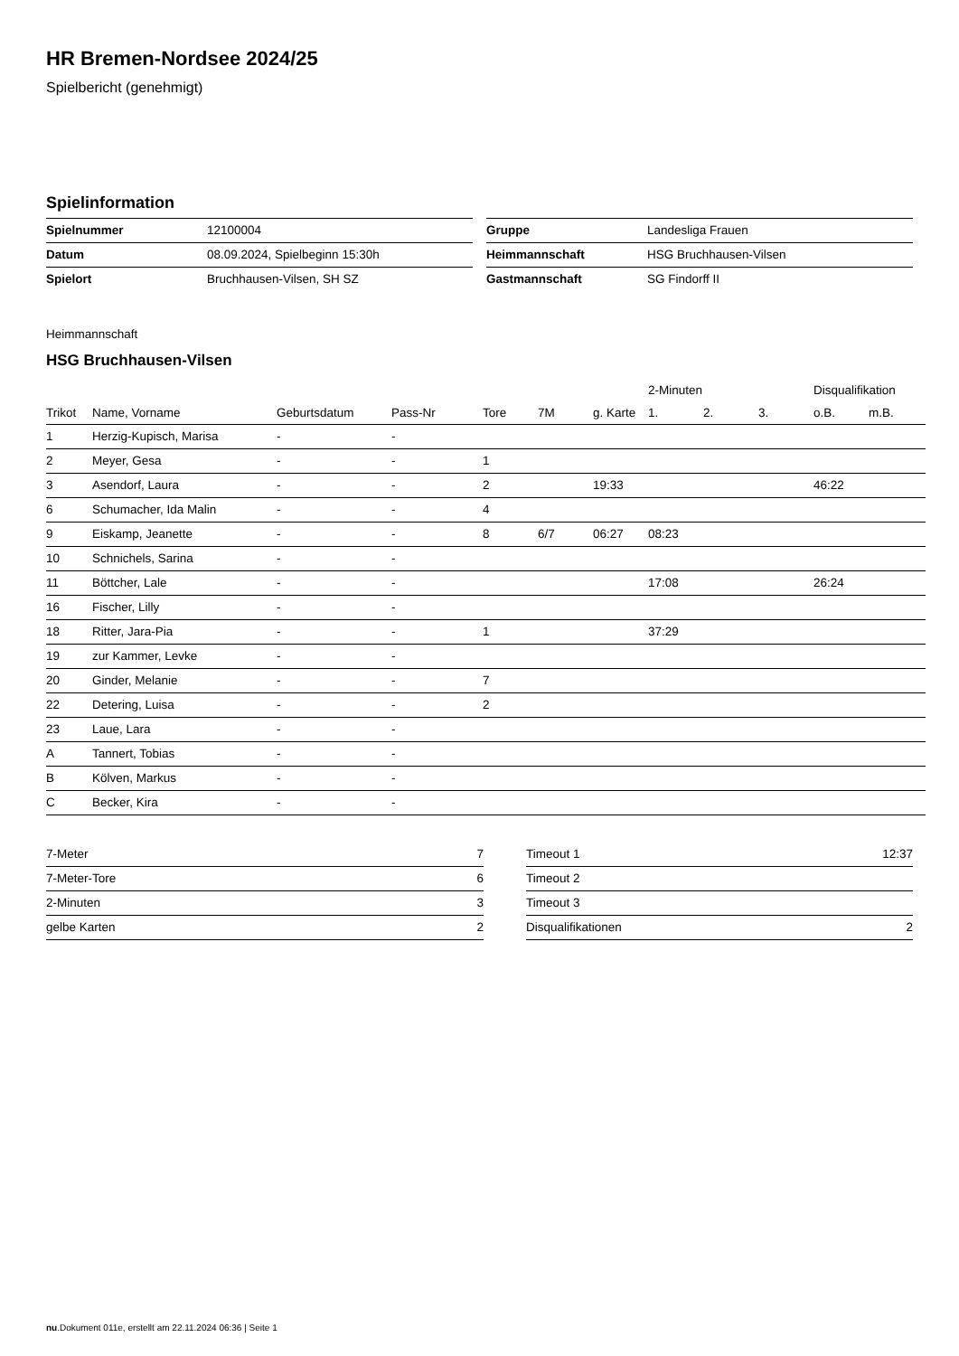HR Bremen-Nordsee 2024/25
Spielbericht (genehmigt)
Spielinformation
| Spielnummer | 12100004 |
| Datum | 08.09.2024, Spielbeginn 15:30h |
| Spielort | Bruchhausen-Vilsen, SH SZ |
| Gruppe | Landesliga Frauen |
| Heimmannschaft | HSG Bruchhausen-Vilsen |
| Gastmannschaft | SG Findorff II |
Heimmannschaft
HSG Bruchhausen-Vilsen
| | | | | | | | 2-Minuten | | | Disqualifikation | |
| --- | --- | --- | --- | --- | --- | --- | --- | --- | --- | --- | --- |
| Trikot | Name, Vorname | Geburtsdatum | Pass-Nr | Tore | 7M | g. Karte | 1. | 2. | 3. | o.B. | m.B. |
| 1 | Herzig-Kupisch, Marisa | - | - | | | | | | | | |
| 2 | Meyer, Gesa | - | - | 1 | | | | | | | |
| 3 | Asendorf, Laura | - | - | 2 | | 19:33 | | | | 46:22 | |
| 6 | Schumacher, Ida Malin | - | - | 4 | | | | | | | |
| 9 | Eiskamp, Jeanette | - | - | 8 | 6/7 | 06:27 | 08:23 | | | | |
| 10 | Schnichels, Sarina | - | - | | | | | | | | |
| 11 | Böttcher, Lale | - | - | | | | 17:08 | | | 26:24 | |
| 16 | Fischer, Lilly | - | - | | | | | | | | |
| 18 | Ritter, Jara-Pia | - | - | 1 | | | 37:29 | | | | |
| 19 | zur Kammer, Levke | - | - | | | | | | | | |
| 20 | Ginder, Melanie | - | - | 7 | | | | | | | |
| 22 | Detering, Luisa | - | - | 2 | | | | | | | |
| 23 | Laue, Lara | - | - | | | | | | | | |
| A | Tannert, Tobias | - | - | | | | | | | | |
| B | Kölven, Markus | - | - | | | | | | | | |
| C | Becker, Kira | - | - | | | | | | | | |
| 7-Meter | 7 |
| 7-Meter-Tore | 6 |
| 2-Minuten | 3 |
| gelbe Karten | 2 |
| Timeout 1 | 12:37 |
| Timeout 2 | |
| Timeout 3 | |
| Disqualifikationen | 2 |
nu.Dokument 011e, erstellt am 22.11.2024 06:36 | Seite 1